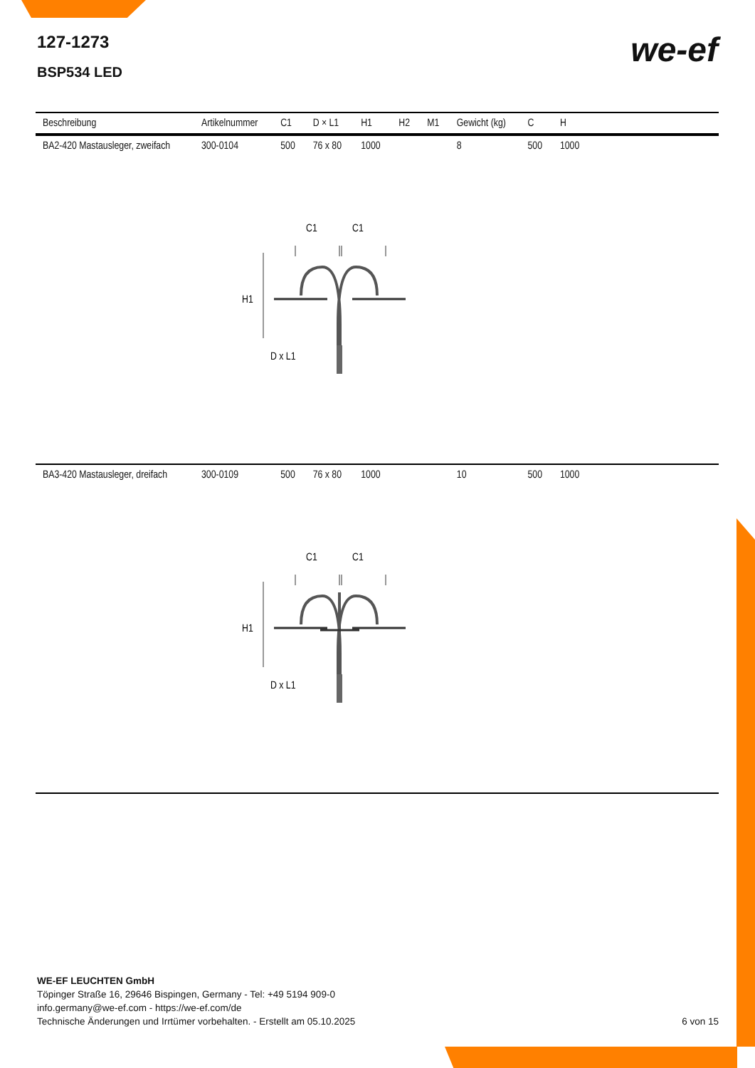127-1273
BSP534 LED
we-ef
| Beschreibung | Artikelnummer | C1 | D × L1 | H1 | H2 | M1 | Gewicht (kg) | C | H | |
| --- | --- | --- | --- | --- | --- | --- | --- | --- | --- | --- |
| BA2-420 Mastausleger, zweifach | 300-0104 | 500 | 76 x 80 | 1000 | | | 8 | 500 | 1000 | |
| C1 C1 H1 D x L1 | | | | | | | | | | |
| BA3-420 Mastausleger, dreifach | 300-0109 | 500 | 76 x 80 | 1000 | | | 10 | 500 | 1000 | |
| C1 C1 H1 D x L1 | | | | | | | | | | |
WE-EF LEUCHTEN GmbH
Töpinger Straße 16, 29646 Bispingen, Germany - Tel: +49 5194 909-0
info.germany@we-ef.com - https://we-ef.com/de
Technische Änderungen und Irrtümer vorbehalten. - Erstellt am 05.10.2025
6 von 15